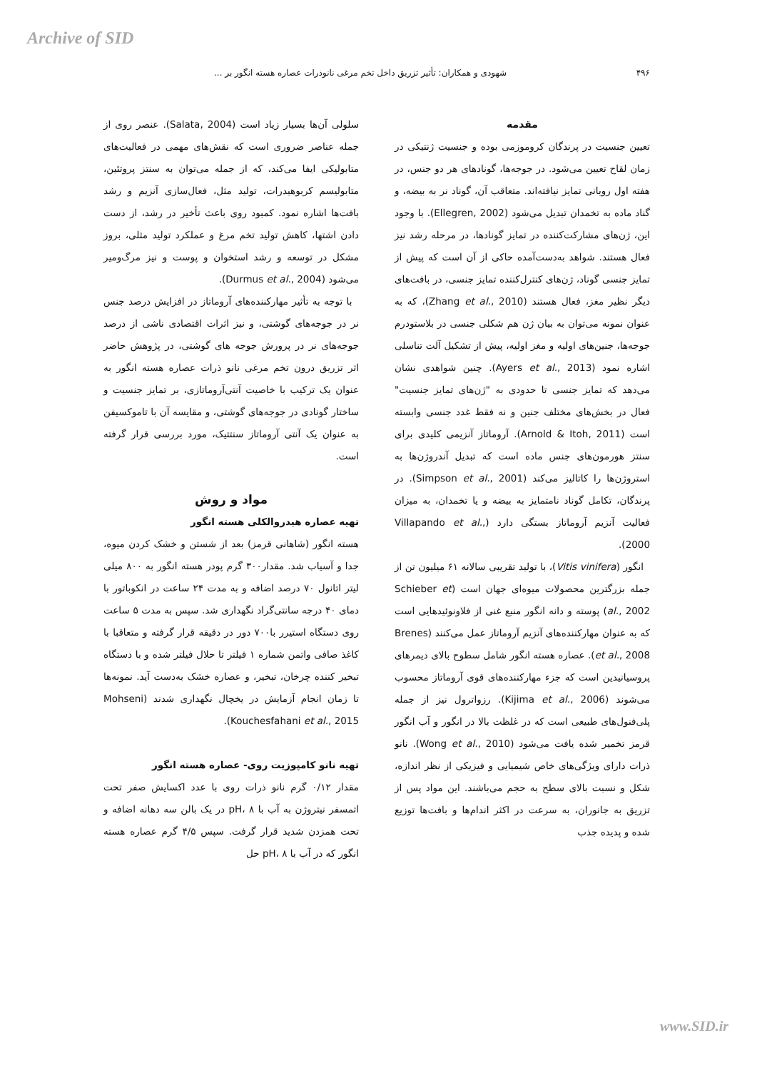Archive of SID
۴۹۶ شهودی و همکاران: تأثیر تزریق داخل تخم مرغی نانوذرات عصاره هسته انگور بر ...
مقدمه
تعیین جنسیت در پرندگان کروموزمی بوده و جنسیت ژنتیکی در زمان لقاح تعیین می‌شود. در جوجه‌ها، گونادهای هر دو جنس، در هفته اول رویانی تمایز نیافته‌اند. متعاقب آن، گوناد نر به بیضه، و گناد ماده به تخمدان تبدیل می‌شود (Ellegren, 2002). با وجود این، ژن‌های مشارکت‌کننده در تمایز گونادها، در مرحله رشد نیز فعال هستند. شواهد به‌دست‌آمده حاکی از آن است که پیش از تمایز جنسی گوناد، ژن‌های کنترل‌کننده تمایز جنسی، در بافت‌های دیگر نظیر مغز، فعال هستند (Zhang et al., 2010)، که به عنوان نمونه می‌توان به بیان ژن هم شکلی جنسی در بلاستودرم جوجه‌ها، جنین‌های اولیه و مغز اولیه، پیش از تشکیل آلت تناسلی اشاره نمود (Ayers et al., 2013). چنین شواهدی نشان می‌دهد که تمایز جنسی تا حدودی به "ژن‌های تمایز جنسیت" فعال در بخش‌های مختلف جنین و نه فقط غدد جنسی وابسته است (Arnold & Itoh, 2011). آروماتاز آنزیمی کلیدی برای سنتز هورمون‌های جنس ماده است که تبدیل آندروژن‌ها به استروژن‌ها را کاتالیز می‌کند (Simpson et al., 2001). در پرندگان، تکامل گوناد نامتمایز به بیضه و یا تخمدان، به میزان فعالیت آنزیم آروماتاز بستگی دارد (Villapando et al., 2000).
انگور (Vitis vinifera)، با تولید تقریبی سالانه ۶۱ میلیون تن از جمله بزرگترین محصولات میوه‌ای جهان است (Schieber et al., 2002) پوسته و دانه انگور منبع غنی از فلاونوئیدهایی است که به عنوان مهارکننده‌های آنزیم آروماتاز عمل می‌کنند (Brenes et al., 2008). عصاره هسته انگور شامل سطوح بالای دیمرهای پروسیانیدین است که جزء مهارکننده‌های قوی آروماتاز محسوب می‌شوند (Kijima et al., 2006). رزواترول نیز از جمله پلی‌فنول‌های طبیعی است که در غلظت بالا در انگور و آب انگور قرمز تخمیر شده یافت می‌شود (Wong et al., 2010). نانو ذرات دارای ویژگی‌های خاص شیمیایی و فیزیکی از نظر اندازه، شکل و نسبت بالای سطح به حجم می‌باشند. این مواد پس از تزریق به جانوران، به سرعت در اکثر اندام‌ها و بافت‌ها توزیع شده و پدیده جذب
سلولی آن‌ها بسیار زیاد است (Salata, 2004). عنصر روی از جمله عناصر ضروری است که نقش‌های مهمی در فعالیت‌های متابولیکی ایفا می‌کند، که از جمله می‌توان به سنتز پروتئین، متابولیسم کربوهیدرات، تولید مثل، فعال‌سازی آنزیم و رشد بافت‌ها اشاره نمود. کمبود روی باعث تأخیر در رشد، از دست دادن اشتها، کاهش تولید تخم مرغ و عملکرد تولید مثلی، بروز مشکل در توسعه و رشد استخوان و پوست و نیز مرگ‌ومیر می‌شود (Durmus et al., 2004).
با توجه به تأثیر مهارکننده‌های آروماتاز در افزایش درصد جنس نر در جوجه‌های گوشتی، و نیز اثرات اقتصادی ناشی از درصد جوجه‌های نر در پرورش جوجه های گوشتی، در پژوهش حاضر اثر تزریق درون تخم مرغی نانو ذرات عصاره هسته انگور به عنوان یک ترکیب با خاصیت آنتی‌آروماتازی، بر تمایز جنسیت و ساختار گونادی در جوجه‌های گوشتی، و مقایسه آن با تاموکسیفن به عنوان یک آنتی آروماتاز سنتتیک، مورد بررسی قرار گرفته است.
مواد و روش
تهیه عصاره هیدروالکلی هسته انگور
هسته انگور (شاهانی قرمز) بعد از شستن و خشک کردن میوه، جدا و آسیاب شد. مقدار۳۰۰ گرم پودر هسته انگور به ۸۰۰ میلی لیتر اتانول ۷۰ درصد اضافه و به مدت ۲۴ ساعت در انکوباتور با دمای ۴۰ درجه سانتی‌گراد نگهداری شد. سپس به مدت ۵ ساعت روی دستگاه استیرر با۷۰۰ دور در دقیقه قرار گرفته و متعاقبا با کاغذ صافی واتمن شماره ۱ فیلتر تا حلال فیلتر شده و با دستگاه تبخیر کننده چرخان، تبخیر، و عصاره خشک به‌دست آید. نمونه‌ها تا زمان انجام آزمایش در یخچال نگهداری شدند (Mohseni Kouchesfahani et al., 2015).
تهیه نانو کامپوزیت روی- عصاره هسته انگور
مقدار ۰/۱۲ گرم نانو ذرات روی با عدد اکسایش صفر تحت اتمسفر نیتروژن به آب با pH، ۸ در یک بالن سه دهانه اضافه و تحت همزدن شدید قرار گرفت. سپس ۴/۵ گرم عصاره هسته انگور که در آب با pH، ۸ حل
www.SID.ir